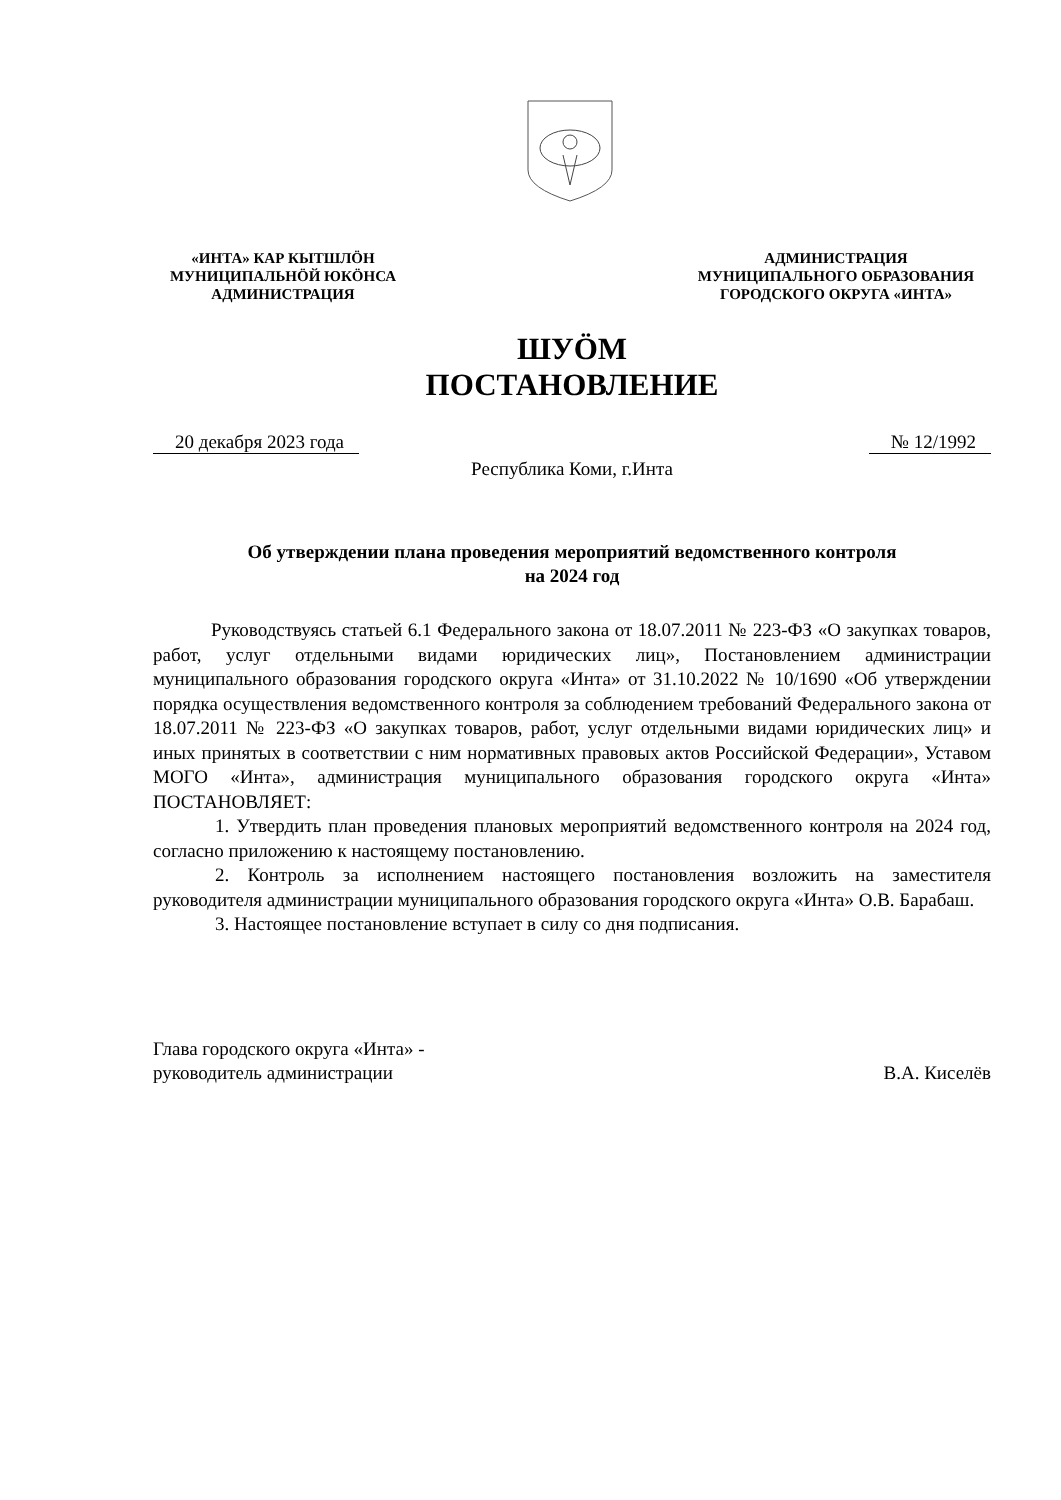«ИНТА» КАР КЫТШЛӦН
МУНИЦИПАЛЬНӦЙ ЮКӦНСА
АДМИНИСТРАЦИЯ
АДМИНИСТРАЦИЯ
МУНИЦИПАЛЬНОГО ОБРАЗОВАНИЯ
ГОРОДСКОГО ОКРУГА «ИНТА»
ШУӦМ
ПОСТАНОВЛЕНИЕ
20 декабря 2023 года № 12/1992
Республика Коми, г.Инта
Об утверждении плана проведения мероприятий ведомственного контроля
на 2024 год
Руководствуясь статьей 6.1 Федерального закона от 18.07.2011 № 223-ФЗ «О закупках товаров, работ, услуг отдельными видами юридических лиц», Постановлением администрации муниципального образования городского округа «Инта» от 31.10.2022 № 10/1690 «Об утверждении порядка осуществления ведомственного контроля за соблюдением требований Федерального закона от 18.07.2011 № 223-ФЗ «О закупках товаров, работ, услуг отдельными видами юридических лиц» и иных принятых в соответствии с ним нормативных правовых актов Российской Федерации», Уставом МОГО «Инта», администрация муниципального образования городского округа «Инта» ПОСТАНОВЛЯЕТ:
1. Утвердить план проведения плановых мероприятий ведомственного контроля на 2024 год, согласно приложению к настоящему постановлению.
2. Контроль за исполнением настоящего постановления возложить на заместителя руководителя администрации муниципального образования городского округа «Инта» О.В. Барабаш.
3. Настоящее постановление вступает в силу со дня подписания.
Глава городского округа «Инта» -
руководитель администрации
В.А. Киселёв